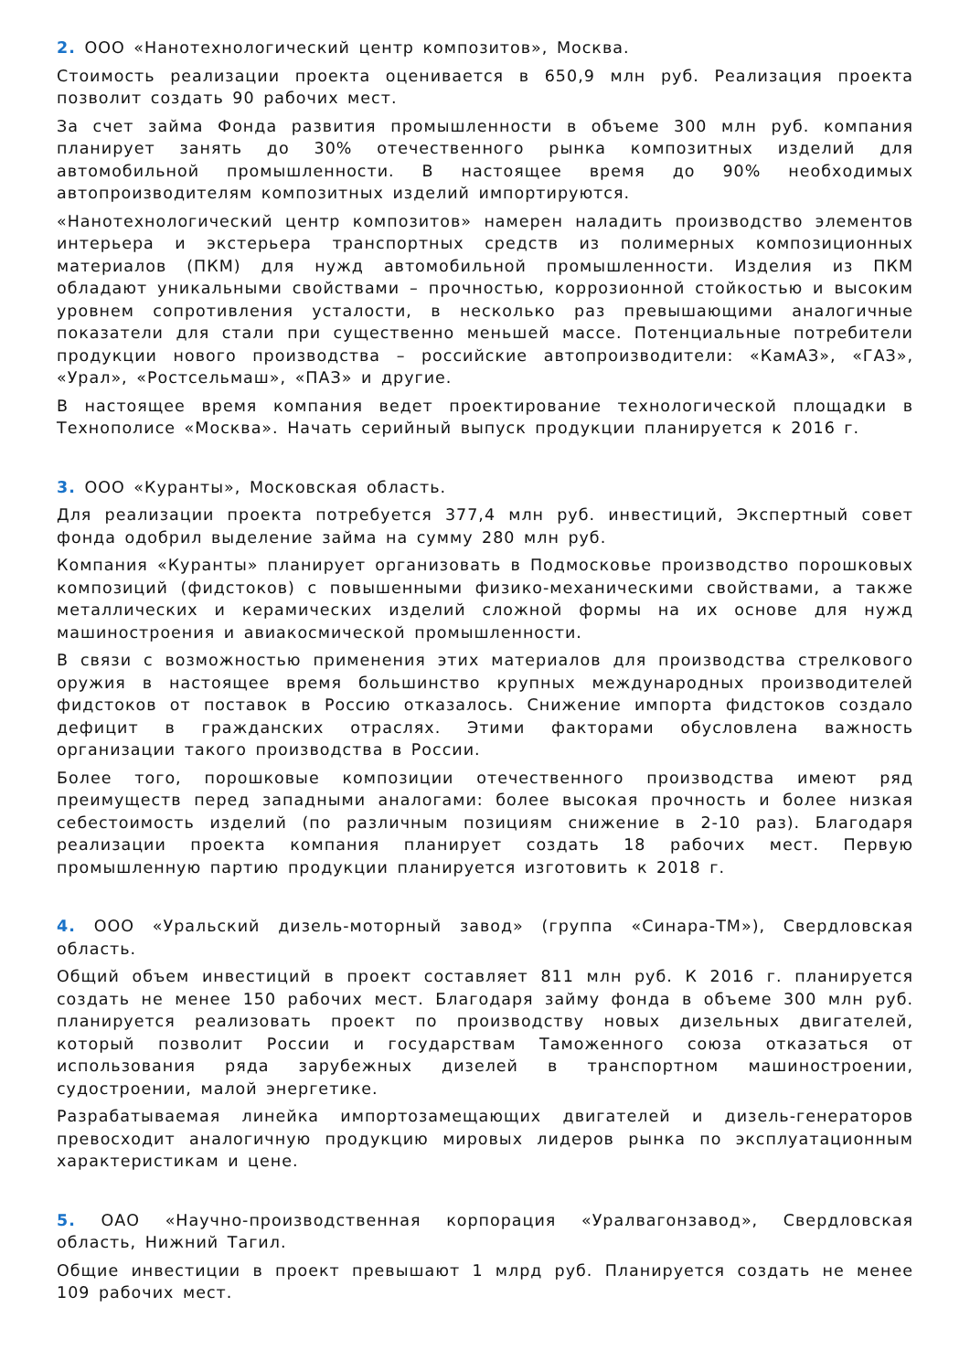2. ООО «Нанотехнологический центр композитов», Москва.
Стоимость реализации проекта оценивается в 650,9 млн руб. Реализация проекта позволит создать 90 рабочих мест.
За счет займа Фонда развития промышленности в объеме 300 млн руб. компания планирует занять до 30% отечественного рынка композитных изделий для автомобильной промышленности. В настоящее время до 90% необходимых автопроизводителям композитных изделий импортируются.
«Нанотехнологический центр композитов» намерен наладить производство элементов интерьера и экстерьера транспортных средств из полимерных композиционных материалов (ПКМ) для нужд автомобильной промышленности. Изделия из ПКМ обладают уникальными свойствами – прочностью, коррозионной стойкостью и высоким уровнем сопротивления усталости, в несколько раз превышающими аналогичные показатели для стали при существенно меньшей массе. Потенциальные потребители продукции нового производства – российские автопроизводители: «КамАЗ», «ГАЗ», «Урал», «Ростсельмаш», «ПАЗ» и другие.
В настоящее время компания ведет проектирование технологической площадки в Технополисе «Москва». Начать серийный выпуск продукции планируется к 2016 г.
3. ООО «Куранты», Московская область.
Для реализации проекта потребуется 377,4 млн руб. инвестиций, Экспертный совет фонда одобрил выделение займа на сумму 280 млн руб.
Компания «Куранты» планирует организовать в Подмосковье производство порошковых композиций (фидстоков) с повышенными физико-механическими свойствами, а также металлических и керамических изделий сложной формы на их основе для нужд машиностроения и авиакосмической промышленности.
В связи с возможностью применения этих материалов для производства стрелкового оружия в настоящее время большинство крупных международных производителей фидстоков от поставок в Россию отказалось. Снижение импорта фидстоков создало дефицит в гражданских отраслях. Этими факторами обусловлена важность организации такого производства в России.
Более того, порошковые композиции отечественного производства имеют ряд преимуществ перед западными аналогами: более высокая прочность и более низкая себестоимость изделий (по различным позициям снижение в 2-10 раз). Благодаря реализации проекта компания планирует создать 18 рабочих мест. Первую промышленную партию продукции планируется изготовить к 2018 г.
4. ООО «Уральский дизель-моторный завод» (группа «Синара-ТМ»), Свердловская область.
Общий объем инвестиций в проект составляет 811 млн руб. К 2016 г. планируется создать не менее 150 рабочих мест. Благодаря займу фонда в объеме 300 млн руб. планируется реализовать проект по производству новых дизельных двигателей, который позволит России и государствам Таможенного союза отказаться от использования ряда зарубежных дизелей в транспортном машиностроении, судостроении, малой энергетике.
Разрабатываемая линейка импортозамещающих двигателей и дизель-генераторов превосходит аналогичную продукцию мировых лидеров рынка по эксплуатационным характеристикам и цене.
5. ОАО «Научно-производственная корпорация «Уралвагонзавод», Свердловская область, Нижний Тагил.
Общие инвестиции в проект превышают 1 млрд руб. Планируется создать не менее 109 рабочих мест.